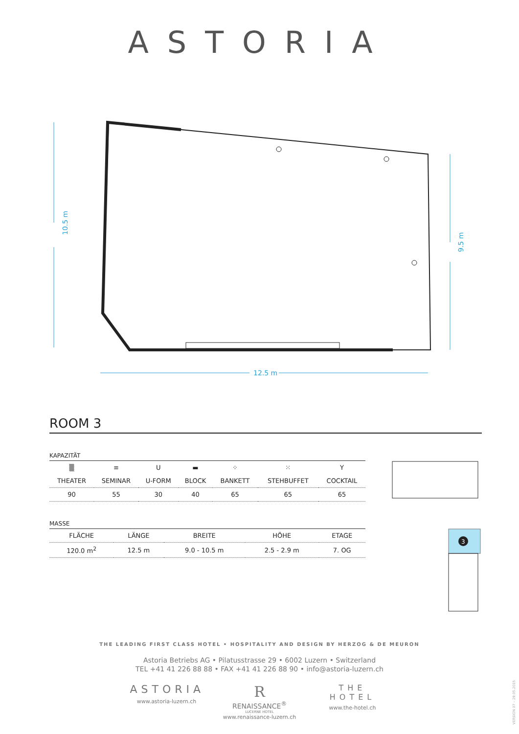ASTORIA
10.5 m
9.5 m
12.5 m
ROOM 3
KAPAZITÄT
| ▒ | ≡ | U | ▬ | ⁘ | ⁙ | Y |
| THEATER | SEMINAR | U-FORM | BLOCK | BANKETT | STEHBUFFET | COCKTAIL |
| 90 | 55 | 30 | 40 | 65 | 65 | 65 |
MASSE
| FLÄCHE | LÄNGE | BREITE | HÖHE | ETAGE |
| 120.0 m<sup>2</sup> | 12.5 m | 9.0 - 10.5 m | 2.5 - 2.9 m | 7. OG |
3
THE LEADING FIRST CLASS HOTEL • HOSPITALITY AND DESIGN BY HERZOG & DE MEURON
Astoria Betriebs AG • Pilatusstrasse 29 • 6002 Luzern • Switzerland
TEL +41 41 226 88 88 • FAX +41 41 226 88 90 • info@astoria-luzern.ch
ASTORIA
www.astoria-luzern.ch
R
RENAISSANCE<sup>®</sup>
LUCERNE HOTEL
www.renaissance-luzern.ch
THE HOTEL
www.the-hotel.ch
VERSION 07 – 29.05.2015